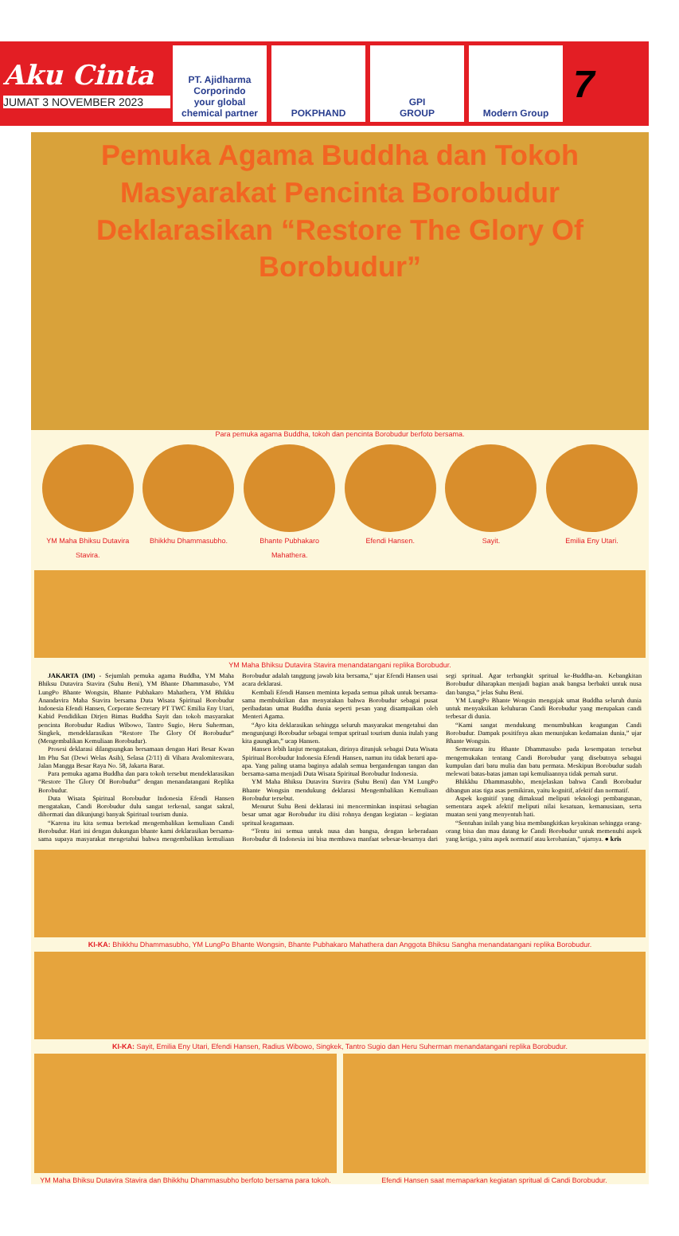Aku Cinta
JUMAT 3 NOVEMBER 2023
PT. Ajidharma Corporindo
your global chemical partner
POKPHAND
GPI
GROUP
Modern Group
7
Pemuka Agama Buddha dan Tokoh Masyarakat Pencinta Borobudur Deklarasikan “Restore The Glory Of Borobudur”
Para pemuka agama Buddha, tokoh dan pencinta Borobudur berfoto bersama.
YM Maha Bhiksu Dutavira Stavira.
Bhikkhu Dhammasubho.
Bhante Pubhakaro Mahathera.
Efendi Hansen.
Sayit. Emilia Eny Utari.
YM Maha Bhiksu Dutavira Stavira menandatangani replika Borobudur.
JAKARTA (IM) - Sejumlah pemuka agama Buddha, YM Maha Bhiksu Dutavira Stavira (Suhu Beni), YM Bhante Dhammasubo, YM LungPo Bhante Wongsin, Bhante Pubhakaro Mahathera, YM Bhikku Anandavira Maha Stavira bersama Duta Wisata Spiritual Borobudur Indonesia Efendi Hansen, Corporate Secretary PT TWC Emilia Eny Utari, Kabid Pendidikan Dirjen Bimas Buddha Sayit dan tokoh masyarakat pencinta Borobudur Radius Wibowo, Tantro Sugio, Heru Suherman, Singkek, mendeklarasikan “Restore The Glory Of Borobudur” (Mengembalikan Kemuliaan Borobudur).
Prosesi deklarasi dilangsungkan bersamaan dengan Hari Besar Kwan Im Phu Sat (Dewi Welas Asih), Selasa (2/11) di Vihara Avalomitesvara, Jalan Mangga Besar Raya No. 58, Jakarta Barat.
Para pemuka agama Buddha dan para tokoh tersebut mendeklarasikan “Restore The Glory Of Borobudur” dengan menandatangani Replika Borobudur.
Duta Wisata Spiritual Borobudur Indonesia Efendi Hansen mengatakan, Candi Borobudur dulu sangat terkenal, sangat sakral, dihormati dan dikunjungi banyak Spiritual tourism dunia.
“Karena itu kita semua bertekad mengembalikan kemuliaan Candi Borobudur. Hari ini dengan dukungan bhante kami deklarasikan bersama-sama supaya masyarakat mengetahui bahwa mengembalikan kemuliaan Borobudur adalah tanggung jawab kita bersama,” ujar Efendi Hansen usai acara deklarasi.
Kembali Efendi Hansen meminta kepada semua pihak untuk bersama-sama membuktikan dan menyatakan bahwa Borobudur sebagai pusat peribadatan umat Buddha dunia seperti pesan yang disampaikan oleh Menteri Agama.
“Ayo kita deklarasikan sehingga seluruh masyarakat mengetahui dan mengunjungi Borobudur sebagai tempat spritual tourism dunia itulah yang kita gaungkan,” ucap Hansen.
Hansen lebih lanjut mengatakan, dirinya ditunjuk sebagai Duta Wisata Spiritual Borobudur Indonesia Efendi Hansen, namun itu tidak berarti apa-apa. Yang paling utama baginya adalah semua bergandengan tangan dan bersama-sama menjadi Duta Wisata Spiritual Borobudur Indonesia.
YM Maha Bhiksu Dutavira Stavira (Suhu Beni) dan YM LungPo Bhante Wongsin mendukung deklarasi Mengembalikan Kemuliaan Borobudur tersebut.
Menurut Suhu Beni deklarasi ini mencerminkan inspirasi sebagian besar umat agar Borobudur itu diisi rohnya dengan kegiatan – kegiatan spritual keagamaan.
“Tentu ini semua untuk nusa dan bangsa, dengan keberadaan Borobudur di Indonesia ini bisa membawa manfaat sebesar-besarnya dari segi spritual. Agar terbangkit spritual ke-Buddha-an. Kebangkitan Borobudur diharapkan menjadi bagian anak bangsa berbakti untuk nusa dan bangsa,” jelas Suhu Beni.
YM LungPo Bhante Wongsin mengajak umat Buddha seluruh dunia untuk menyaksikan keluhuran Candi Borobudur yang merupakan candi terbesar di dunia.
“Kami sangat mendukung menumbuhkan keagungan Candi Borobudur. Dampak positifnya akan menunjukan kedamaian dunia,” ujar Bhante Wongsin.
Sementara itu Bhante Dhammasubo pada kesempatan tersebut mengemukakan tentang Candi Borobudur yang disebutnya sebagai kumpulan dari batu mulia dan batu permata. Meskipun Borobudur sudah melewati batas-batas jaman tapi kemuliaannya tidak pernah surut.
Bhikkhu Dhammasubho, menjelaskan bahwa Candi Borobudur dibangun atas tiga asas pemikiran, yaitu kognitif, afektif dan normatif.
Aspek kognitif yang dimaksud meliputi teknologi pembangunan, sementara aspek afektif meliputi nilai kesatuan, kemanusiaan, serta muatan seni yang menyentuh hati.
“Sentuhan inilah yang bisa membangkitkan keyakinan sehingga orang-orang bisa dan mau datang ke Candi Borobudur untuk memenuhi aspek yang ketiga, yaitu aspek normatif atau kerohanian,” ujarnya. ● kris
KI-KA: Bhikkhu Dhammasubho, YM LungPo Bhante Wongsin, Bhante Pubhakaro Mahathera dan Anggota Bhiksu Sangha menandatangani replika Borobudur.
KI-KA: Sayit, Emilia Eny Utari, Efendi Hansen, Radius Wibowo, Singkek, Tantro Sugio dan Heru Suherman menandatangani replika Borobudur.
YM Maha Bhiksu Dutavira Stavira dan Bhikkhu Dhammasubho berfoto bersama para tokoh.
Efendi Hansen saat memaparkan kegiatan spritual di Candi Borobudur.